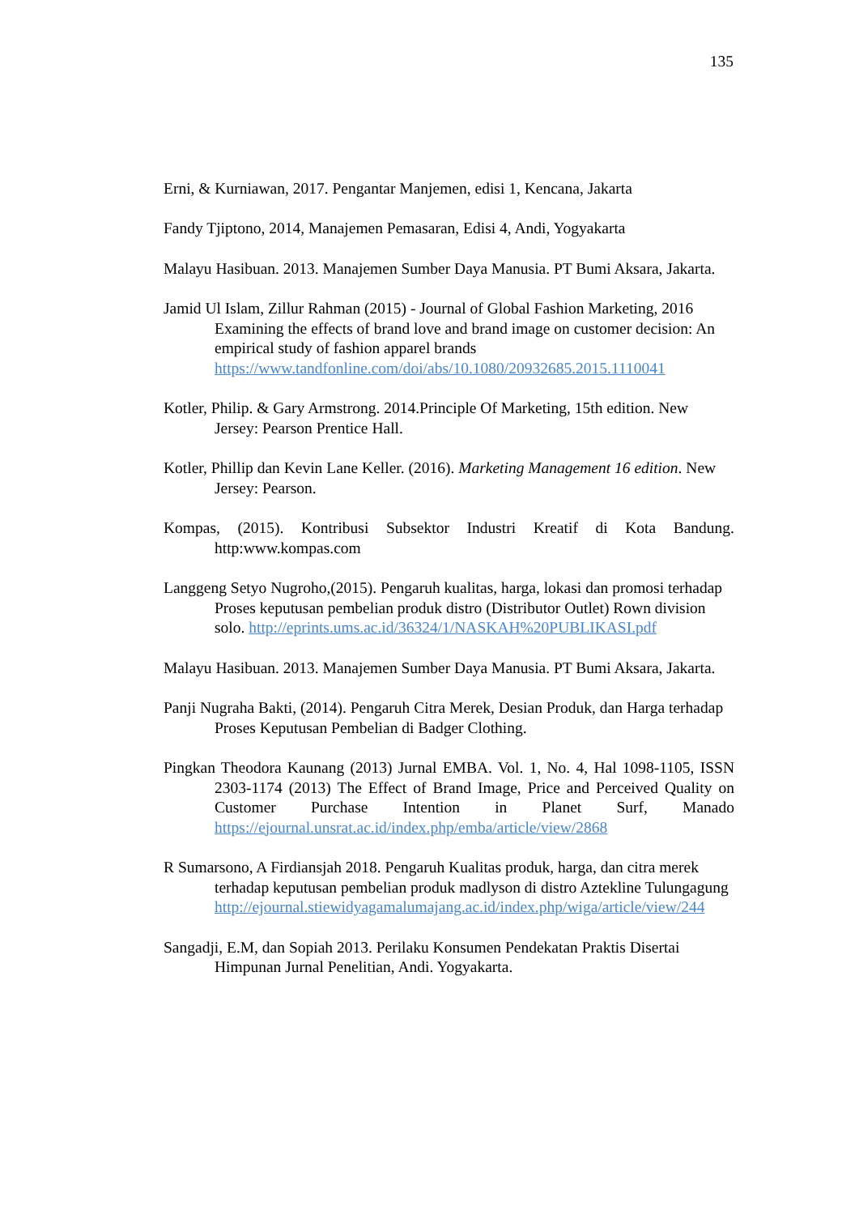135
Erni, & Kurniawan, 2017. Pengantar Manjemen, edisi 1, Kencana, Jakarta
Fandy Tjiptono, 2014, Manajemen Pemasaran, Edisi 4, Andi, Yogyakarta
Malayu Hasibuan. 2013. Manajemen Sumber Daya Manusia. PT Bumi Aksara, Jakarta.
Jamid Ul Islam, Zillur Rahman (2015) - Journal of Global Fashion Marketing, 2016 Examining the effects of brand love and brand image on customer decision: An empirical study of fashion apparel brands https://www.tandfonline.com/doi/abs/10.1080/20932685.2015.1110041
Kotler, Philip. & Gary Armstrong. 2014.Principle Of Marketing, 15th edition. New Jersey: Pearson Prentice Hall.
Kotler, Phillip dan Kevin Lane Keller. (2016). Marketing Management 16 edition. New Jersey: Pearson.
Kompas, (2015). Kontribusi Subsektor Industri Kreatif di Kota Bandung. http:www.kompas.com
Langgeng Setyo Nugroho,(2015). Pengaruh kualitas, harga, lokasi dan promosi terhadap Proses keputusan pembelian produk distro (Distributor Outlet) Rown division solo. http://eprints.ums.ac.id/36324/1/NASKAH%20PUBLIKASI.pdf
Malayu Hasibuan. 2013. Manajemen Sumber Daya Manusia. PT Bumi Aksara, Jakarta.
Panji Nugraha Bakti, (2014). Pengaruh Citra Merek, Desian Produk, dan Harga terhadap Proses Keputusan Pembelian di Badger Clothing.
Pingkan Theodora Kaunang (2013) Jurnal EMBA. Vol. 1, No. 4, Hal 1098-1105, ISSN 2303-1174 (2013) The Effect of Brand Image, Price and Perceived Quality on Customer Purchase Intention in Planet Surf, Manado https://ejournal.unsrat.ac.id/index.php/emba/article/view/2868
R Sumarsono, A Firdiansjah 2018. Pengaruh Kualitas produk, harga, dan citra merek terhadap keputusan pembelian produk madlyson di distro Aztekline Tulungagung http://ejournal.stiewidyagamalumajang.ac.id/index.php/wiga/article/view/244
Sangadji, E.M, dan Sopiah 2013. Perilaku Konsumen Pendekatan Praktis Disertai Himpunan Jurnal Penelitian, Andi. Yogyakarta.